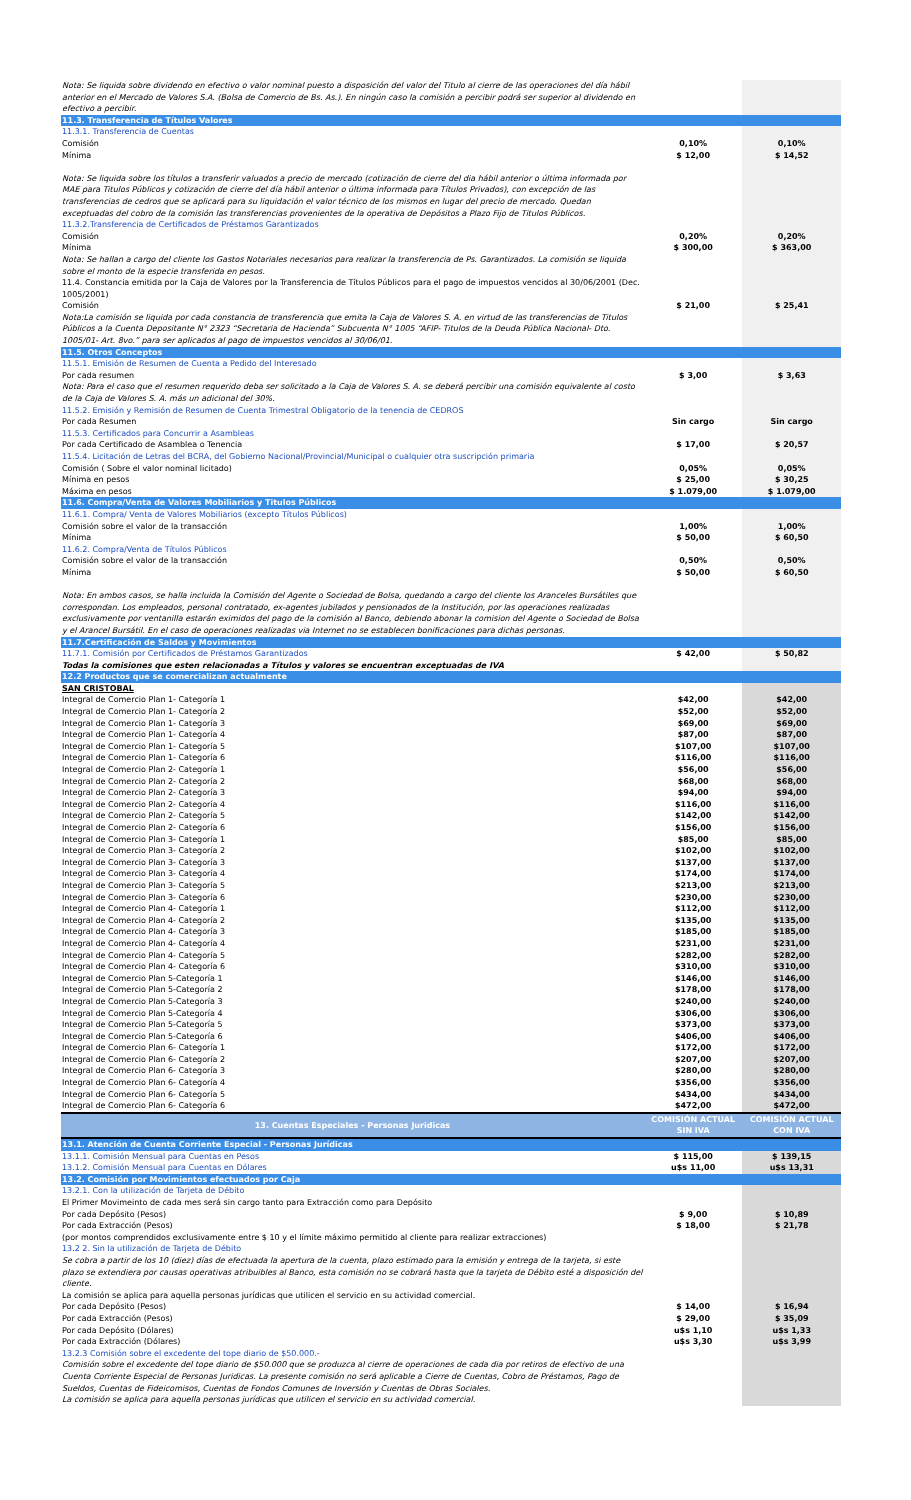| Nota: Se liquida sobre dividendo en efectivo o valor nominal puesto a disposición del valor del Titulo al cierre de las operaciones del día hábil anterior en el Mercado de Valores S.A. (Bolsa de Comercio de Bs. As.). En ningún caso la comisión a percibir podrá ser superior al dividendo en efectivo a percibir. | | |
| 11.3. Transferencia de Títulos Valores | | |
| 11.3.1. Transferencia de Cuentas | | |
| Comisión Mínima | 0,10% $ 12,00 | 0,10% $ 14,52 |
| Nota: Se liquida sobre los títulos a transferir valuados a precio de mercado (cotización de cierre del dia hábil anterior o última informada por MAE para Titulos Públicos y cotización de cierre del día hábil anterior o última informada para Títulos Privados), con excepción de las transferencias de cedros que se aplicará para su liquidación el valor técnico de los mismos en lugar del precio de mercado. Quedan exceptuadas del cobro de la comisión las transferencias provenientes de la operativa de Depósitos a Plazo Fijo de Titulos Públicos. | | |
| 11.3.2.Transferencia de Certificados de Préstamos Garantizados | | |
| Comisión Mínima | 0,20% $ 300,00 | 0,20% $ 363,00 |
| Nota: Se hallan a cargo del cliente los Gastos Notariales necesarios para realizar la transferencia de Ps. Garantizados. La comisión se liquida sobre el monto de la especie transferida en pesos. 11.4. Constancia emitida por la Caja de Valores por la Transferencia de Títulos Públicos para el pago de impuestos vencidos al 30/06/2001 (Dec. 1005/2001) | | |
| Comisión | $ 21,00 | $ 25,41 |
| Nota:La comisión se liquida por cada constancia de transferencia que emita la Caja de Valores S. A. en virtud de las transferencias de Titulos Públicos a la Cuenta Depositante N° 2323 “Secretaria de Hacienda” Subcuenta N° 1005 “AFIP- Titulos de la Deuda Pública Nacional- Dto. 1005/01- Art. 8vo.” para ser aplicados al pago de impuestos vencidos al 30/06/01. | | |
| 11.5. Otros Conceptos | | |
| 11.5.1. Emisión de Resumen de Cuenta a Pedido del Interesado | | |
| Por cada resumen | $ 3,00 | $ 3,63 |
| Nota: Para el caso que el resumen requerido deba ser solicitado a la Caja de Valores S. A. se deberá percibir una comisión equivalente al costo de la Caja de Valores S. A. más un adicional del 30%. | | |
| 11.5.2. Emisión y Remisión de Resumen de Cuenta Trimestral Obligatorio de la tenencia de CEDROS | | |
| Por cada Resumen | Sin cargo | Sin cargo |
| 11.5.3. Certificados para Concurrir a Asambleas | | |
| Por cada Certificado de Asamblea o Tenencia | $ 17,00 | $ 20,57 |
| 11.5.4. Licitación de Letras del BCRA, del Gobierno Nacional/Provincial/Municipal o cualquier otra suscripción primaria | | |
| Comisión ( Sobre el valor nominal licitado) Mínima en pesos Máxima en pesos | 0,05% $ 25,00 $ 1.079,00 | 0,05% $ 30,25 $ 1.079,00 |
| 11.6. Compra/Venta de Valores Mobiliarios y Titulos Públicos | | |
| 11.6.1. Compra/ Venta de Valores Mobiliarios (excepto Títulos Públicos) | | |
| Comisión sobre el valor de la transacción Mínima | 1,00% $ 50,00 | 1,00% $ 60,50 |
| 11.6.2. Compra/Venta de Títulos Públicos | | |
| Comisión sobre el valor de la transacción Mínima | 0,50% $ 50,00 | 0,50% $ 60,50 |
| Nota: En ambos casos, se halla incluida la Comisión del Agente o Sociedad de Bolsa, quedando a cargo del cliente los Aranceles Bursátiles que correspondan. Los empleados, personal contratado, ex-agentes jubilados y pensionados de la Institución, por las operaciones realizadas exclusivamente por ventanilla estarán eximidos del pago de la comisión al Banco, debiendo abonar la comision del Agente o Sociedad de Bolsa y el Arancel Bursátil. En el caso de operaciones realizadas via Internet no se establecen bonificaciones para dichas personas. | | |
| 11.7.Certificación de Saldos y Movimientos | | |
| 11.7.1. Comisión por Certificados de Préstamos Garantizados | $ 42,00 | $ 50,82 |
| Todas la comisiones que esten relacionadas a Títulos y valores se encuentran exceptuadas de IVA | | |
| 12.2 Productos que se comercializan actualmente | | |
| SAN CRISTOBAL | | |
| Integral de Comercio Plan 1- Categoría 1 Integral de Comercio Plan 1- Categoría 2 Integral de Comercio Plan 1- Categoría 3 Integral de Comercio Plan 1- Categoría 4 Integral de Comercio Plan 1- Categoría 5 Integral de Comercio Plan 1- Categoría 6 Integral de Comercio Plan 2- Categoría 1 Integral de Comercio Plan 2- Categoría 2 Integral de Comercio Plan 2- Categoría 3 Integral de Comercio Plan 2- Categoría 4 Integral de Comercio Plan 2- Categoría 5 Integral de Comercio Plan 2- Categoría 6 Integral de Comercio Plan 3- Categoría 1 Integral de Comercio Plan 3- Categoría 2 Integral de Comercio Plan 3- Categoría 3 Integral de Comercio Plan 3- Categoría 4 Integral de Comercio Plan 3- Categoría 5 Integral de Comercio Plan 3- Categoría 6 Integral de Comercio Plan 4- Categoría 1 Integral de Comercio Plan 4- Categoría 2 Integral de Comercio Plan 4- Categoría 3 Integral de Comercio Plan 4- Categoría 4 Integral de Comercio Plan 4- Categoría 5 Integral de Comercio Plan 4- Categoría 6 Integral de Comercio Plan 5-Categoría 1 Integral de Comercio Plan 5-Categoría 2 Integral de Comercio Plan 5-Categoría 3 Integral de Comercio Plan 5-Categoría 4 Integral de Comercio Plan 5-Categoría 5 Integral de Comercio Plan 5-Categoría 6 Integral de Comercio Plan 6- Categoría 1 Integral de Comercio Plan 6- Categoría 2 Integral de Comercio Plan 6- Categoría 3 Integral de Comercio Plan 6- Categoría 4 Integral de Comercio Plan 6- Categoría 5 Integral de Comercio Plan 6- Categoría 6 | $42,00 $52,00 $69,00 $87,00 $107,00 $116,00 $56,00 $68,00 $94,00 $116,00 $142,00 $156,00 $85,00 $102,00 $137,00 $174,00 $213,00 $230,00 $112,00 $135,00 $185,00 $231,00 $282,00 $310,00 $146,00 $178,00 $240,00 $306,00 $373,00 $406,00 $172,00 $207,00 $280,00 $356,00 $434,00 $472,00 | $42,00 $52,00 $69,00 $87,00 $107,00 $116,00 $56,00 $68,00 $94,00 $116,00 $142,00 $156,00 $85,00 $102,00 $137,00 $174,00 $213,00 $230,00 $112,00 $135,00 $185,00 $231,00 $282,00 $310,00 $146,00 $178,00 $240,00 $306,00 $373,00 $406,00 $172,00 $207,00 $280,00 $356,00 $434,00 $472,00 |
| 13. Cuentas Especiales - Personas Juridicas | COMISIÓN ACTUAL SIN IVA | COMISIÓN ACTUAL CON IVA |
| 13.1. Atención de Cuenta Corriente Especial - Personas Jurídicas | | |
| 13.1.1. Comisión Mensual para Cuentas en Pesos 13.1.2. Comisión Mensual para Cuentas en Dólares | $ 115,00 u$s 11,00 | $ 139,15 u$s 13,31 |
| 13.2. Comisión por Movimientos efectuados por Caja | | |
| 13.2.1. Con la utilización de Tarjeta de Débito El Primer Movimeinto de cada mes será sin cargo tanto para Extracción como para Depósito | | |
| Por cada Depósito (Pesos) Por cada Extracción (Pesos) | $ 9,00 $ 18,00 | $ 10,89 $ 21,78 |
| (por montos comprendidos exclusivamente entre $ 10 y el límite máximo permitido al cliente para realizar extracciones) 13.2 2. Sin la utilización de Tarjeta de Débito Se cobra a partir de los 10 (diez) días de efectuada la apertura de la cuenta, plazo estimado para la emisión y entrega de la tarjeta, si este plazo se extendiera por causas operativas atribuibles al Banco, esta comisión no se cobrará hasta que la tarjeta de Débito esté a disposición del cliente. La comisión se aplica para aquella personas jurídicas que utilicen el servicio en su actividad comercial. | | |
| Por cada Depósito (Pesos) Por cada Extracción (Pesos) Por cada Depósito (Dólares) Por cada Extracción (Dólares) | $ 14,00 $ 29,00 u$s 1,10 u$s 3,30 | $ 16,94 $ 35,09 u$s 1,33 u$s 3,99 |
| 13.2.3 Comisión sobre el excedente del tope diario de $50.000.- Comisión sobre el excedente del tope diario de $50.000 que se produzca al cierre de operaciones de cada dia por retiros de efectivo de una Cuenta Corriente Especial de Personas Juridicas. La presente comisión no será aplicable a Cierre de Cuentas, Cobro de Préstamos, Pago de Sueldos, Cuentas de Fideicomisos, Cuentas de Fondos Comunes de Inversión y Cuentas de Obras Sociales. La comisión se aplica para aquella personas jurídicas que utilicen el servicio en su actividad comercial. | | |